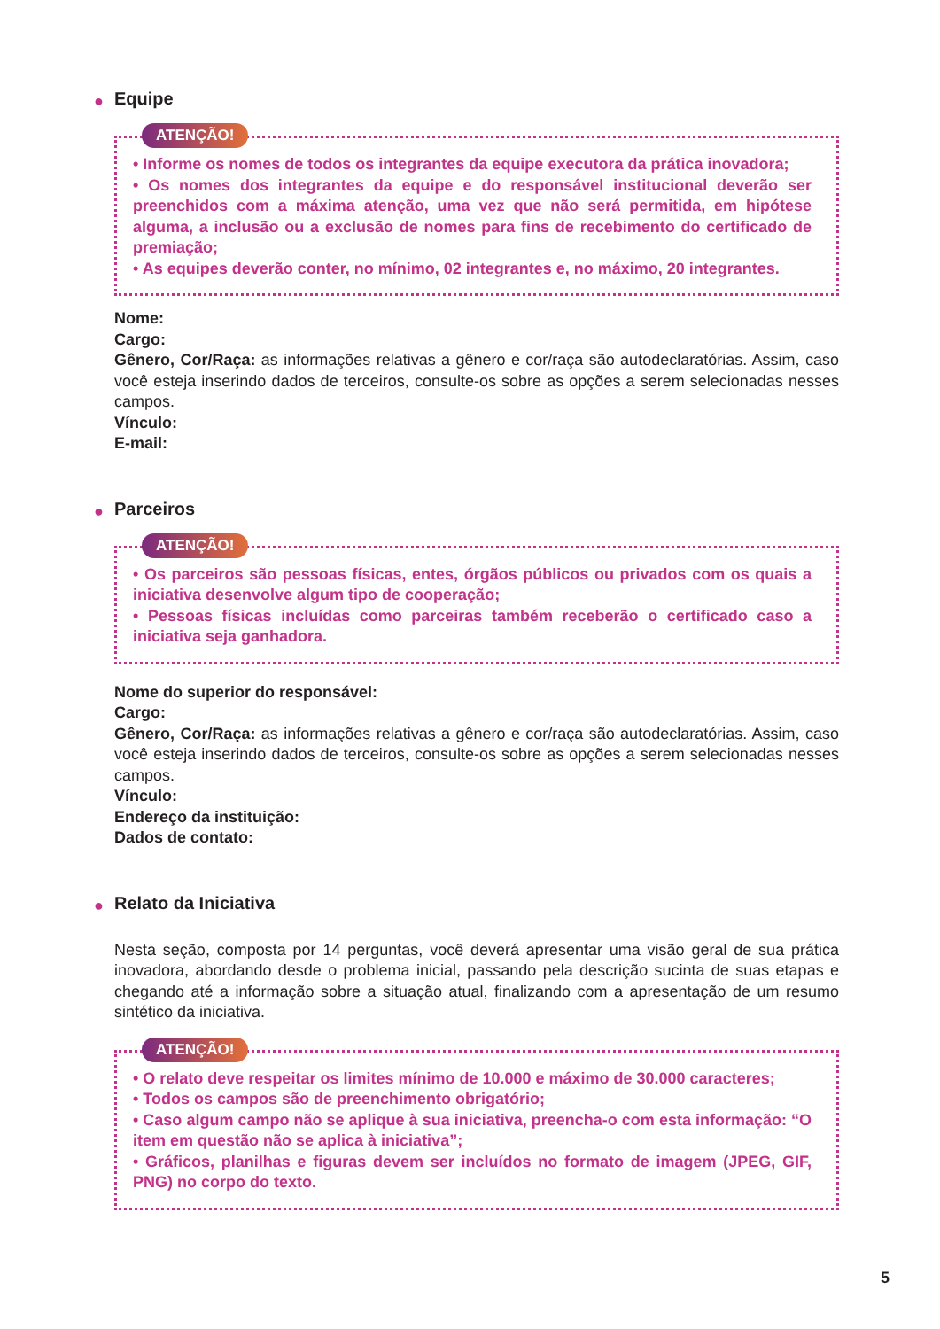● Equipe
ATENÇÃO!
• Informe os nomes de todos os integrantes da equipe executora da prática inovadora;
• Os nomes dos integrantes da equipe e do responsável institucional deverão ser preenchidos com a máxima atenção, uma vez que não será permitida, em hipótese alguma, a inclusão ou a exclusão de nomes para fins de recebimento do certificado de premiação;
• As equipes deverão conter, no mínimo, 02 integrantes e, no máximo, 20 integrantes.
Nome:
Cargo:
Gênero, Cor/Raça: as informações relativas a gênero e cor/raça são autodeclaratórias. Assim, caso você esteja inserindo dados de terceiros, consulte-os sobre as opções a serem selecionadas nesses campos.
Vínculo:
E-mail:
● Parceiros
ATENÇÃO!
• Os parceiros são pessoas físicas, entes, órgãos públicos ou privados com os quais a iniciativa desenvolve algum tipo de cooperação;
• Pessoas físicas incluídas como parceiras também receberão o certificado caso a iniciativa seja ganhadora.
Nome do superior do responsável:
Cargo:
Gênero, Cor/Raça: as informações relativas a gênero e cor/raça são autodeclaratórias. Assim, caso você esteja inserindo dados de terceiros, consulte-os sobre as opções a serem selecionadas nesses campos.
Vínculo:
Endereço da instituição:
Dados de contato:
● Relato da Iniciativa
Nesta seção, composta por 14 perguntas, você deverá apresentar uma visão geral de sua prática inovadora, abordando desde o problema inicial, passando pela descrição sucinta de suas etapas e chegando até a informação sobre a situação atual, finalizando com a apresentação de um resumo sintético da iniciativa.
ATENÇÃO!
• O relato deve respeitar os limites mínimo de 10.000 e máximo de 30.000 caracteres;
• Todos os campos são de preenchimento obrigatório;
• Caso algum campo não se aplique à sua iniciativa, preencha-o com esta informação: “O item em questão não se aplica à iniciativa”;
• Gráficos, planilhas e figuras devem ser incluídos no formato de imagem (JPEG, GIF, PNG) no corpo do texto.
5